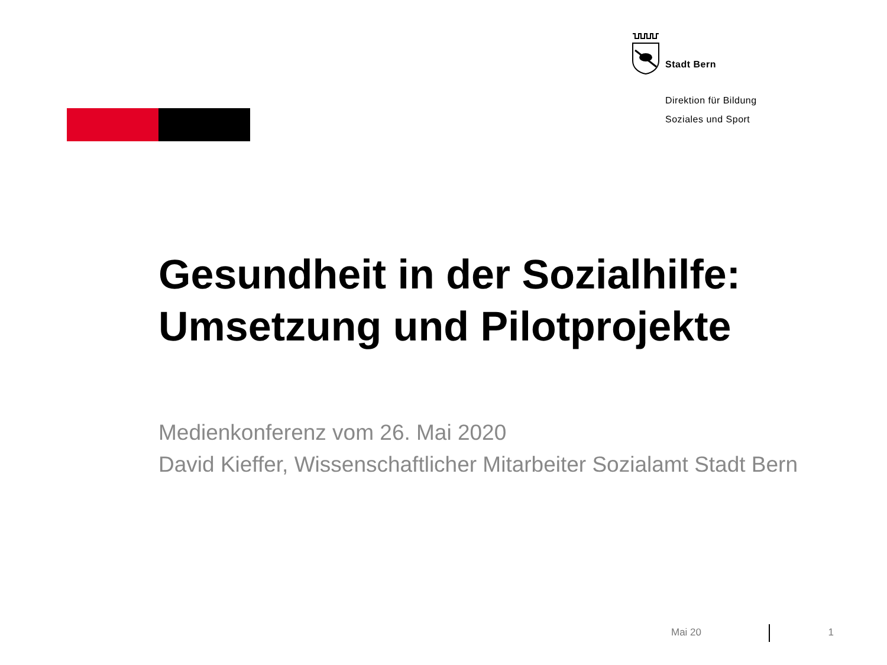Stadt Bern
Direktion für Bildung
Soziales und Sport
Gesundheit in der Sozialhilfe:
Umsetzung und Pilotprojekte
Medienkonferenz vom 26. Mai 2020
David Kieffer, Wissenschaftlicher Mitarbeiter Sozialamt Stadt Bern
Mai 20 1